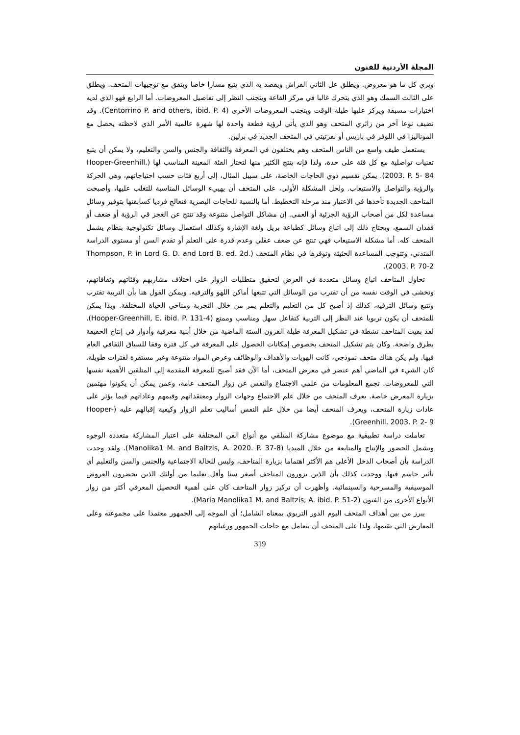المجلة الأردنية للفنون
ويري كل ما هو معروض. ويطلق عل الثاني الفراش ويقصد به الذي يتبع مسارا خاصا ويتفق مع توجيهات المتحف. ويطلق على الثالث السمك وهو الذي يتحرك غالبا في مركز القاعة ويتجنب النظر إلى تفاصيل المعروضات. أما الرابع فهو الذي لديه اختيارات مسبقة ويركز عليها طيلة الوقت ويتجنب المعروضات الأخرى (Centorrino P. and others, ibid. P. 4). وقد نضيف نوعا آخر من زائري المتحف وهو الذي يأتي لرؤية قطعة واحدة لها شهرة عالمية الأمر الذي لاحظته يحصل مع الموناليزا في اللوفر في باريس أو نفرتيتي في المتحف الجديد في برلين.
يستعمل طيف واسع من الناس المتحف وهم يختلفون في المعرفة والثقافة والجنس والسن والتعليم، ولا يمكن أن يتبع تقنيات تواصلية مع كل فئة على حدة، ولذا فإنه ينتج الكثير منها لتختار الفئة المعينة المناسب لها (Hooper-Greenhill. 2003. P. 5- 84). يمكن تقسيم ذوي الحاجات الخاصة، على سبيل المثال، إلى أربع فئات حسب احتياجاتهم، وهي الحركة والرؤية والتواصل والاستيعاب. ولحل المشكلة الأولى، على المتحف أن يهييء الوسائل المناسبة للتغلب عليها، وأصبحت المتاحف الجديدة تأخذها في الاعتبار منذ مرحلة التخطيط. أما بالنسبة للحاجات البصرية فتعالج فرديا كسابقتها بتوفير وسائل مساعدة لكل من أصحاب الرؤية الجزئية أو العمى. إن مشاكل التواصل متنوعة وقد تنتج عن العجز قي الرؤية أو ضعف أو فقدان السمع، ويحتاج ذلك إلى اتباع وسائل كطباعة بريل ولغة الإشارة وكذلك استعمال وسائل تكنولوجية بنظام يشمل المتحف كله. أما مشكلة الاستيعاب فهي تنتج عن ضعف عقلي وعدم قدرة على التعلم أو تقدم السن أو مستوى الدراسة المتدني، وتتوجب المساعدة الحثيثة وتوفرها في نظام المتحف (Thompson, P. in Lord G. D. and Lord B. ed. 2d. 2003. P. 70-2).
تحاول المتاحف اتباع وسائل متعددة في العرض لتحقيق متطلبات الزوار على اختلاف مشاربهم وفئاتهم وثقافاتهم، وتخشى في الوقت نفسه من أن تقترب من الوسائل التي تتبعها أماكن اللهو والترفيه. ويمكن القول هنا بأن التربية تقترب وتتبع وسائل الترفيه، كذلك إذ أصبح كل من التعليم والتعلم يمر من خلال التجربة ومناحي الحياة المختلفة. وبذا يمكن للمتحف أن يكون تربويا عند النظر إلى التربية كتفاعل سهل ومناسب وممتع (Hooper-Greenhill, E. ibid. P. 131-4). لقد بقيت المتاحف نشطة في تشكيل المعرفة طيلة القرون الستة الماضية من خلال أبنية معرفية وأدوار في إنتاج الحقيقة بطرق واضحة. وكان يتم تشكيل المتحف بخصوص إمكانات الحصول على المعرفة في كل فترة وفقا للسياق الثقافي العام فيها. ولم يكن هناك متحف نموذجي، كانت الهويات والأهداف والوظائف وعرض المواد متنوعة وغير مستقرة لفترات طويلة. كان الشيء في الماضي أهم عنصر في معرض المتحف، أما الآن فقد أصبح للمعرفة المقدمة إلى المتلقين الأهمية نفسها التي للمعروضات. تجمع المعلومات من علمي الاجتماع والنفس عن زوار المتحف عامة، وعمن يمكن أن يكونوا مهتمين بزيارة المعرض خاصة. يعرف المتحف من خلال علم الاجتماع وجهات الزوار ومعتقداتهم وقيمهم وعاداتهم فيما يؤثر على عادات زيارة المتحف، ويعرف المتحف أيضا من خلال علم النفس أساليب تعلم الزوار وكيفية إقبالهم عليه (Hooper-Greenhill. 2003. P. 2- 9).
تعاملت دراسة تطبيقية مع موضوع مشاركة المتلقي مع أنواع الفن المختلفة على اعتبار المشاركة متعددة الوجوه وتشمل الحضور والإنتاج والمتابعة من خلال الميديا (Manolika1 M. and Baltzis, A. 2020. P. 37-8). ولقد وجدت الدراسة بأن أصحاب الدخل الأعلى هم الأكثر اهتماما بزيارة المتاحف، وليس للحالة الاجتماعية والجنس والسن والتعليم أي تأثير حاسم فيها. ووجدت كذلك بأن الذين يزورون المتاحف أصغر سنا وأقل تعليما من أولئك الذين يحضرون العروض الموسيقية والمسرحية والسينمائية. وأظهرت أن تركيز زوار المتاحف كان على أهمية التحصيل المعرفي أكثر من زوار الأنواع الأخرى من الفنون (Maria Manolika1 M. and Baltzis, A. ibid. P. 51-2).
يبرز من بين أهداف المتحف اليوم الدور التربوي بمعناه الشامل؛ أي الموجه إلى الجمهور معتمدا على مجموعته وعلى المعارض التي يقيمها، ولذا على المتحف أن يتعامل مع حاجات الجمهور ورغباتهم
319